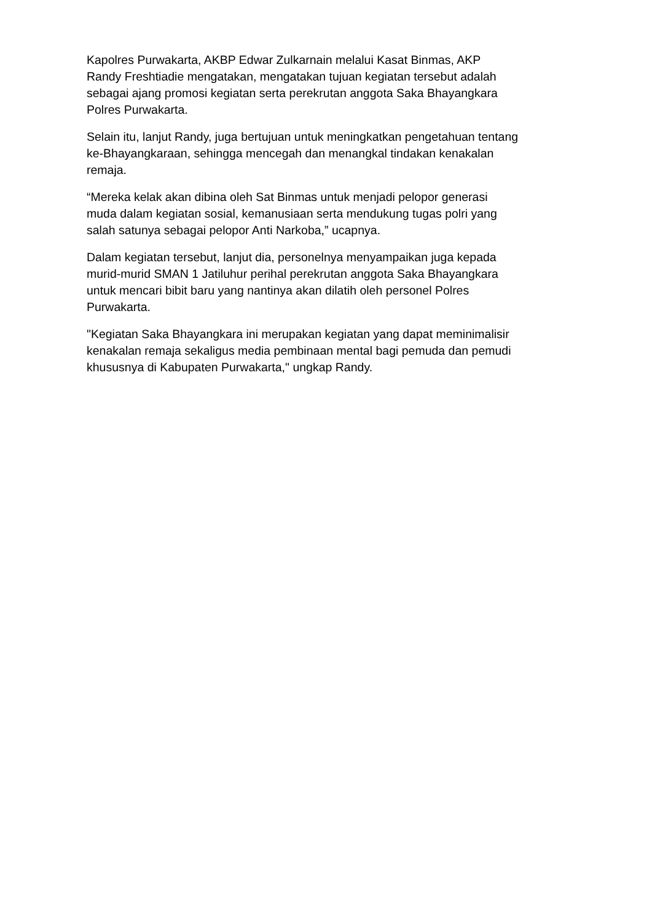Kapolres Purwakarta, AKBP Edwar Zulkarnain melalui Kasat Binmas, AKP
Randy Freshtiadie mengatakan, mengatakan tujuan kegiatan tersebut adalah
sebagai ajang promosi kegiatan serta perekrutan anggota Saka Bhayangkara
Polres Purwakarta.
Selain itu, lanjut Randy, juga bertujuan untuk meningkatkan pengetahuan tentang
ke-Bhayangkaraan, sehingga mencegah dan menangkal tindakan kenakalan
remaja.
“Mereka kelak akan dibina oleh Sat Binmas untuk menjadi pelopor generasi
muda dalam kegiatan sosial, kemanusiaan serta mendukung tugas polri yang
salah satunya sebagai pelopor Anti Narkoba,” ucapnya.
Dalam kegiatan tersebut, lanjut dia, personelnya menyampaikan juga kepada
murid-murid SMAN 1 Jatiluhur perihal perekrutan anggota Saka Bhayangkara
untuk mencari bibit baru yang nantinya akan dilatih oleh personel Polres
Purwakarta.
"Kegiatan Saka Bhayangkara ini merupakan kegiatan yang dapat meminimalisir
kenakalan remaja sekaligus media pembinaan mental bagi pemuda dan pemudi
khususnya di Kabupaten Purwakarta," ungkap Randy.